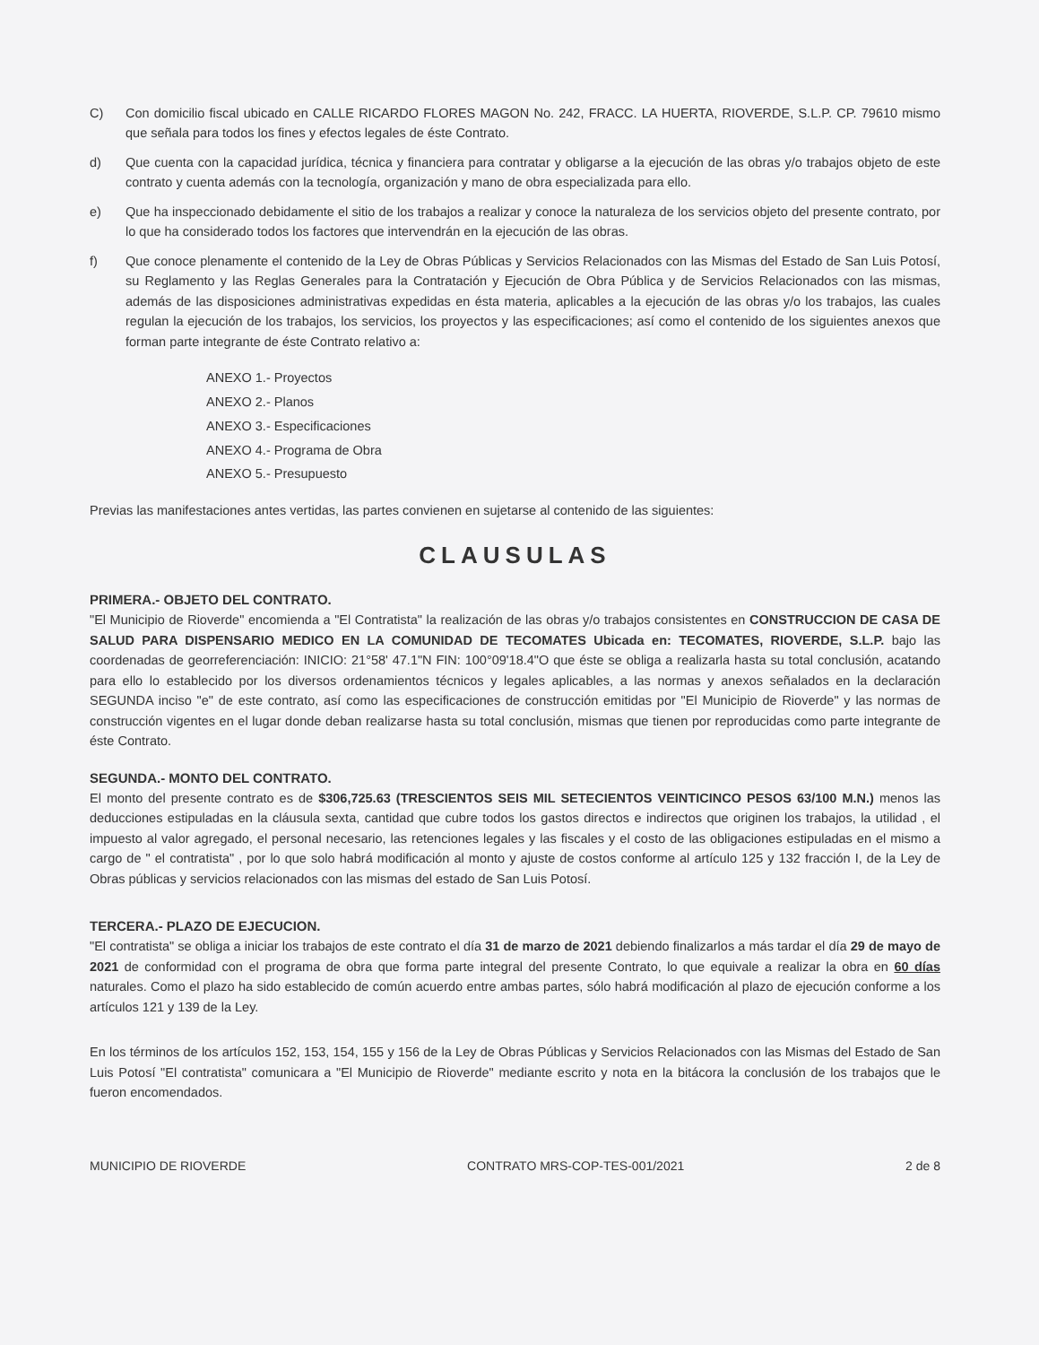C) Con domicilio fiscal ubicado en CALLE RICARDO FLORES MAGON No. 242, FRACC. LA HUERTA, RIOVERDE, S.L.P. CP. 79610 mismo que señala para todos los fines y efectos legales de éste Contrato.
d) Que cuenta con la capacidad jurídica, técnica y financiera para contratar y obligarse a la ejecución de las obras y/o trabajos objeto de este contrato y cuenta además con la tecnología, organización y mano de obra especializada para ello.
e) Que ha inspeccionado debidamente el sitio de los trabajos a realizar y conoce la naturaleza de los servicios objeto del presente contrato, por lo que ha considerado todos los factores que intervendrán en la ejecución de las obras.
f) Que conoce plenamente el contenido de la Ley de Obras Públicas y Servicios Relacionados con las Mismas del Estado de San Luis Potosí, su Reglamento y las Reglas Generales para la Contratación y Ejecución de Obra Pública y de Servicios Relacionados con las mismas, además de las disposiciones administrativas expedidas en ésta materia, aplicables a la ejecución de las obras y/o los trabajos, las cuales regulan la ejecución de los trabajos, los servicios, los proyectos y las especificaciones; así como el contenido de los siguientes anexos que forman parte integrante de éste Contrato relativo a:
ANEXO 1.- Proyectos
ANEXO 2.- Planos
ANEXO 3.- Especificaciones
ANEXO 4.- Programa de Obra
ANEXO 5.- Presupuesto
Previas las manifestaciones antes vertidas, las partes convienen en sujetarse al contenido de las siguientes:
CLAUSULAS
PRIMERA.- OBJETO DEL CONTRATO.
"El Municipio de Rioverde" encomienda a "El Contratista" la realización de las obras y/o trabajos consistentes en CONSTRUCCION DE CASA DE SALUD PARA DISPENSARIO MEDICO EN LA COMUNIDAD DE TECOMATES Ubicada en: TECOMATES, RIOVERDE, S.L.P. bajo las coordenadas de georreferenciación: INICIO: 21°58' 47.1"N FIN: 100°09'18.4"O que éste se obliga a realizarla hasta su total conclusión, acatando para ello lo establecido por los diversos ordenamientos técnicos y legales aplicables, a las normas y anexos señalados en la declaración SEGUNDA inciso "e" de este contrato, así como las especificaciones de construcción emitidas por "El Municipio de Rioverde" y las normas de construcción vigentes en el lugar donde deban realizarse hasta su total conclusión, mismas que tienen por reproducidas como parte integrante de éste Contrato.
SEGUNDA.- MONTO DEL CONTRATO.
El monto del presente contrato es de $306,725.63 (TRESCIENTOS SEIS MIL SETECIENTOS VEINTICINCO PESOS 63/100 M.N.) menos las deducciones estipuladas en la cláusula sexta, cantidad que cubre todos los gastos directos e indirectos que originen los trabajos, la utilidad , el impuesto al valor agregado, el personal necesario, las retenciones legales y las fiscales y el costo de las obligaciones estipuladas en el mismo a cargo de " el contratista" , por lo que solo habrá modificación al monto y ajuste de costos conforme al artículo 125 y 132 fracción I, de la Ley de Obras públicas y servicios relacionados con las mismas del estado de San Luis Potosí.
TERCERA.- PLAZO DE EJECUCION.
"El contratista" se obliga a iniciar los trabajos de este contrato el día 31 de marzo de 2021 debiendo finalizarlos a más tardar el día 29 de mayo de 2021 de conformidad con el programa de obra que forma parte integral del presente Contrato, lo que equivale a realizar la obra en 60 días naturales. Como el plazo ha sido establecido de común acuerdo entre ambas partes, sólo habrá modificación al plazo de ejecución conforme a los artículos 121 y 139 de la Ley.
En los términos de los artículos 152, 153, 154, 155 y 156 de la Ley de Obras Públicas y Servicios Relacionados con las Mismas del Estado de San Luis Potosí "El contratista" comunicara a "El Municipio de Rioverde" mediante escrito y nota en la bitácora la conclusión de los trabajos que le fueron encomendados.
MUNICIPIO DE RIOVERDE CONTRATO MRS-COP-TES-001/2021 2 de 8